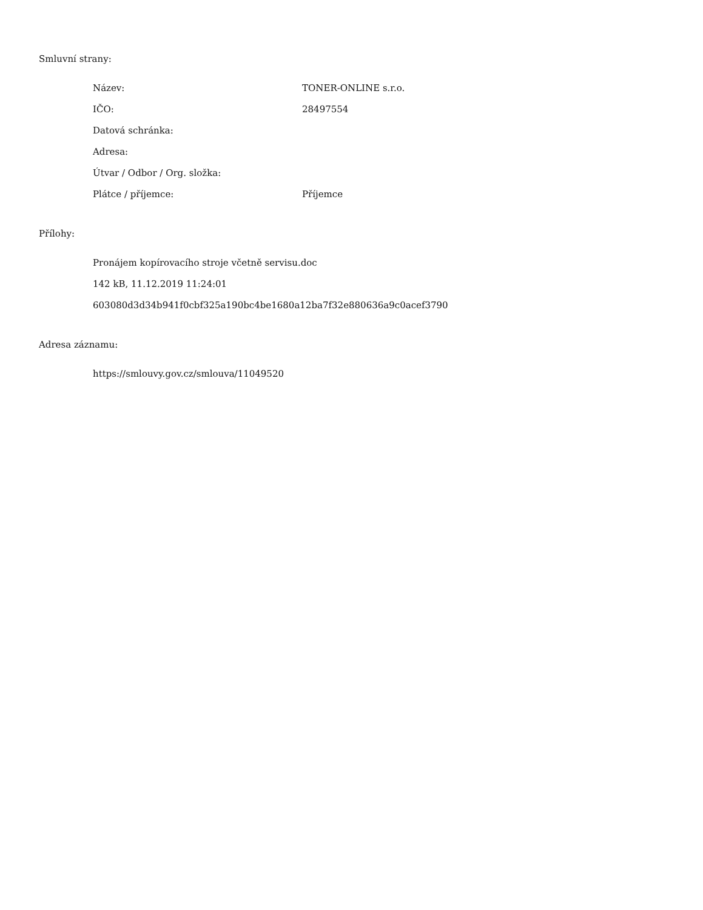Smluvní strany:
| Název: | TONER-ONLINE s.r.o. |
| IČO: | 28497554 |
| Datová schránka: | |
| Adresa: | |
| Útvar / Odbor / Org. složka: | |
| Plátce / příjemce: | Příjemce |
Přílohy:
Pronájem kopírovacího stroje včetně servisu.doc
142 kB, 11.12.2019 11:24:01
603080d3d34b941f0cbf325a190bc4be1680a12ba7f32e880636a9c0acef3790
Adresa záznamu:
https://smlouvy.gov.cz/smlouva/11049520